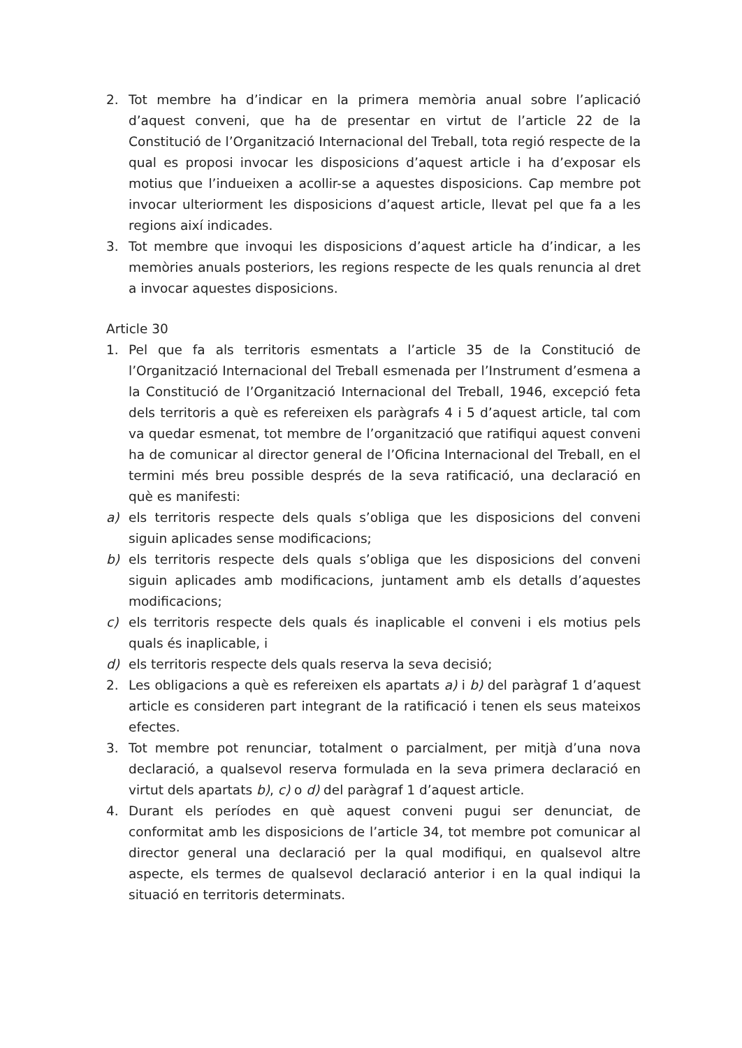2. Tot membre ha d’indicar en la primera memòria anual sobre l’aplicació d’aquest conveni, que ha de presentar en virtut de l’article 22 de la Constitució de l’Organització Internacional del Treball, tota regió respecte de la qual es proposi invocar les disposicions d’aquest article i ha d’exposar els motius que l’indueixen a acollir-se a aquestes disposicions. Cap membre pot invocar ulteriorment les disposicions d’aquest article, llevat pel que fa a les regions així indicades.
3. Tot membre que invoqui les disposicions d’aquest article ha d’indicar, a les memòries anuals posteriors, les regions respecte de les quals renuncia al dret a invocar aquestes disposicions.
Article 30
1. Pel que fa als territoris esmentats a l’article 35 de la Constitució de l’Organització Internacional del Treball esmenada per l’Instrument d’esmena a la Constitució de l’Organització Internacional del Treball, 1946, excepció feta dels territoris a què es refereixen els paràgrafs 4 i 5 d’aquest article, tal com va quedar esmenat, tot membre de l’organització que ratifiqui aquest conveni ha de comunicar al director general de l’Oficina Internacional del Treball, en el termini més breu possible després de la seva ratificació, una declaració en què es manifesti:
a) els territoris respecte dels quals s’obliga que les disposicions del conveni siguin aplicades sense modificacions;
b) els territoris respecte dels quals s’obliga que les disposicions del conveni siguin aplicades amb modificacions, juntament amb els detalls d’aquestes modificacions;
c) els territoris respecte dels quals és inaplicable el conveni i els motius pels quals és inaplicable, i
d) els territoris respecte dels quals reserva la seva decisió;
2. Les obligacions a què es refereixen els apartats a) i b) del paràgraf 1 d’aquest article es consideren part integrant de la ratificació i tenen els seus mateixos efectes.
3. Tot membre pot renunciar, totalment o parcialment, per mitjà d’una nova declaració, a qualsevol reserva formulada en la seva primera declaració en virtut dels apartats b), c) o d) del paràgraf 1 d’aquest article.
4. Durant els períodes en què aquest conveni pugui ser denunciat, de conformitat amb les disposicions de l’article 34, tot membre pot comunicar al director general una declaració per la qual modifiqui, en qualsevol altre aspecte, els termes de qualsevol declaració anterior i en la qual indiqui la situació en territoris determinats.